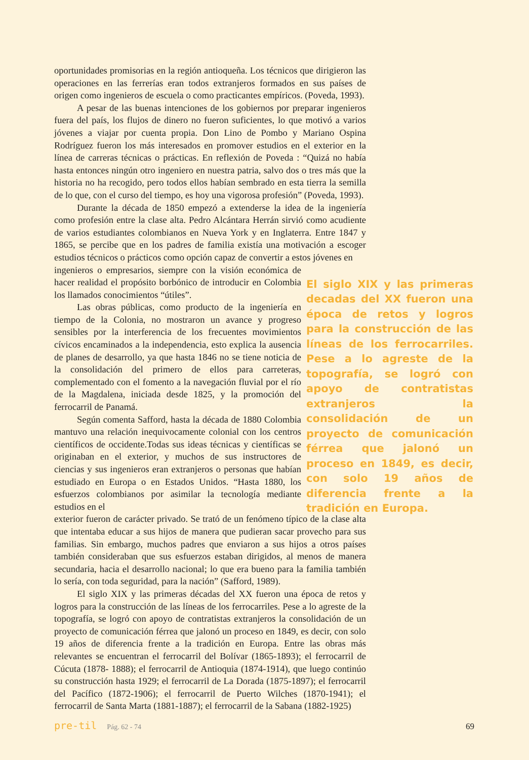oportunidades promisorias en la región antioqueña. Los técnicos que dirigieron las operaciones en las ferrerías eran todos extranjeros formados en sus países de origen como ingenieros de escuela o como practicantes empíricos. (Poveda, 1993).
A pesar de las buenas intenciones de los gobiernos por preparar ingenieros fuera del país, los flujos de dinero no fueron suficientes, lo que motivó a varios jóvenes a viajar por cuenta propia. Don Lino de Pombo y Mariano Ospina Rodríguez fueron los más interesados en promover estudios en el exterior en la línea de carreras técnicas o prácticas. En reflexión de Poveda : “Quizá no había hasta entonces ningún otro ingeniero en nuestra patria, salvo dos o tres más que la historia no ha recogido, pero todos ellos habían sembrado en esta tierra la semilla de lo que, con el curso del tiempo, es hoy una vigorosa profesión” (Poveda, 1993).
Durante la década de 1850 empezó a extenderse la idea de la ingeniería como profesión entre la clase alta. Pedro Alcántara Herrán sirvió como acudiente de varios estudiantes colombianos en Nueva York y en Inglaterra. Entre 1847 y 1865, se percibe que en los padres de familia existía una motivación a escoger estudios técnicos o prácticos como opción capaz de convertir a estos jóvenes en
El siglo XIX y las primeras decadas del XX fueron una época de retos y logros para la construcción de las líneas de los ferrocarriles. Pese a lo agreste de la topografía, se logró con apoyo de contratistas extranjeros la consolidación de un proyecto de comunicación férrea que jalonó un proceso en 1849, es decir, con solo 19 años de diferencia frente a la tradición en Europa.
ingenieros o empresarios, siempre con la visión económica de hacer realidad el propósito borbónico de introducir en Colombia los llamados conocimientos “útiles”.
Las obras públicas, como producto de la ingeniería en tiempo de la Colonia, no mostraron un avance y progreso sensibles por la interferencia de los frecuentes movimientos cívicos encaminados a la independencia, esto explica la ausencia de planes de desarrollo, ya que hasta 1846 no se tiene noticia de la consolidación del primero de ellos para carreteras, complementado con el fomento a la navegación fluvial por el río de la Magdalena, iniciada desde 1825, y la promoción del ferrocarril de Panamá.
Según comenta Safford, hasta la década de 1880 Colombia mantuvo una relación inequivocamente colonial con los centros científicos de occidente.Todas sus ideas técnicas y científicas se originaban en el exterior, y muchos de sus instructores de ciencias y sus ingenieros eran extranjeros o personas que habían estudiado en Europa o en Estados Unidos. “Hasta 1880, los esfuerzos colombianos por asimilar la tecnología mediante estudios en el
exterior fueron de carácter privado. Se trató de un fenómeno típico de la clase alta que intentaba educar a sus hijos de manera que pudieran sacar provecho para sus familias. Sin embargo, muchos padres que enviaron a sus hijos a otros países también consideraban que sus esfuerzos estaban dirigidos, al menos de manera secundaria, hacia el desarrollo nacional; lo que era bueno para la familia también lo sería, con toda seguridad, para la nación” (Safford, 1989).
El siglo XIX y las primeras décadas del XX fueron una época de retos y logros para la construcción de las líneas de los ferrocarriles. Pese a lo agreste de la topografía, se logró con apoyo de contratistas extranjeros la consolidación de un proyecto de comunicación férrea que jalonó un proceso en 1849, es decir, con solo 19 años de diferencia frente a la tradición en Europa. Entre las obras más relevantes se encuentran el ferrocarril del Bolívar (1865-1893); el ferrocarril de Cúcuta (1878- 1888); el ferrocarril de Antioquia (1874-1914), que luego continúo su construcción hasta 1929; el ferrocarril de La Dorada (1875-1897); el ferrocarril del Pacífico (1872-1906); el ferrocarril de Puerto Wilches (1870-1941); el ferrocarril de Santa Marta (1881-1887); el ferrocarril de la Sabana (1882-1925)
pre-til Pág. 62 - 74 69